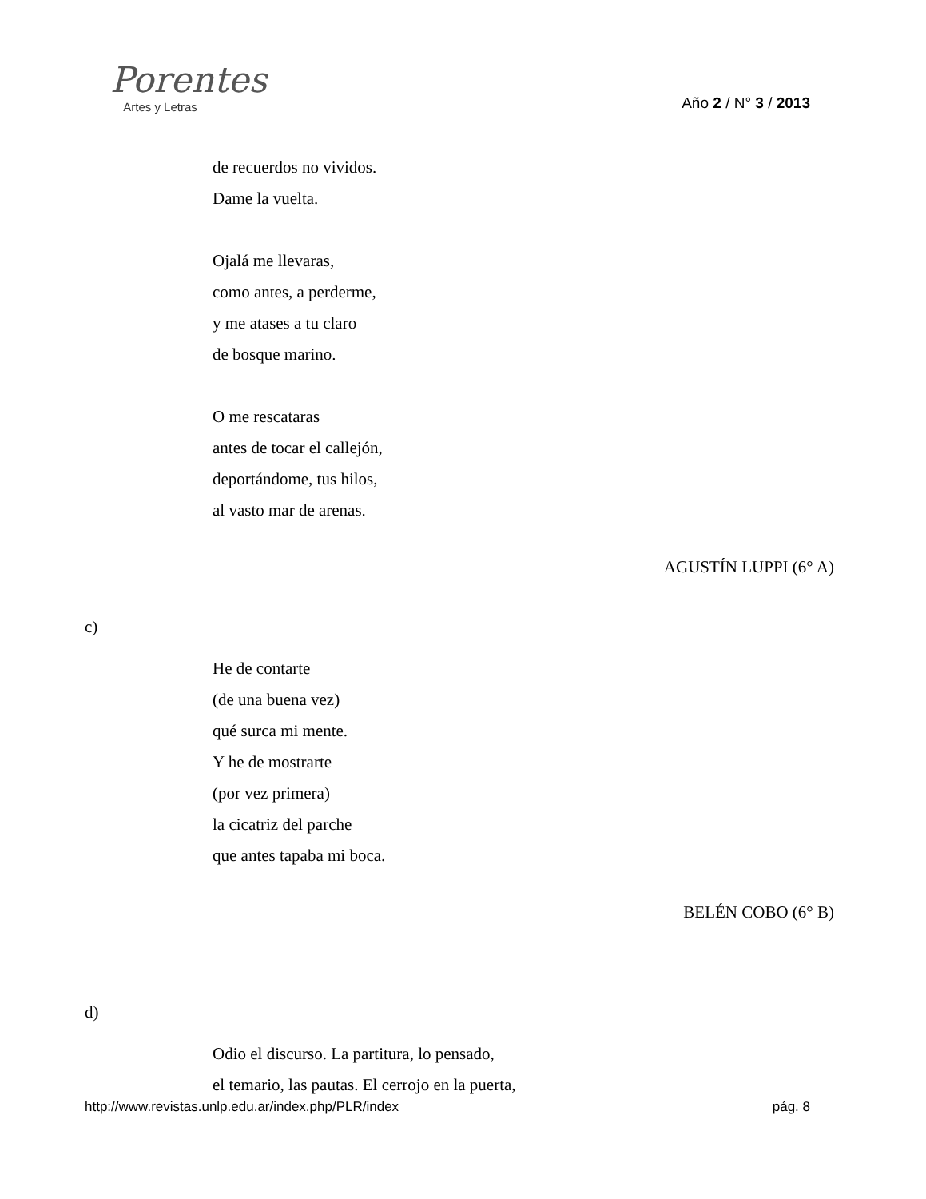Porentes
Artes y Letras
Año 2 / N° 3 / 2013
de recuerdos no vividos.
Dame la vuelta.
Ojalá me llevaras,
como antes, a perderme,
y me atases a tu claro
de bosque marino.
O me rescataras
antes de tocar el callejón,
deportándome, tus hilos,
al vasto mar de arenas.
AGUSTÍN LUPPI (6° A)
c)
He de contarte
(de una buena vez)
qué surca mi mente.
Y he de mostrarte
(por vez primera)
la cicatriz del parche
que antes tapaba mi boca.
BELÉN COBO (6° B)
d)
Odio el discurso. La partitura, lo pensado,
el temario, las pautas. El cerrojo en la puerta,
http://www.revistas.unlp.edu.ar/index.php/PLR/index pág. 8